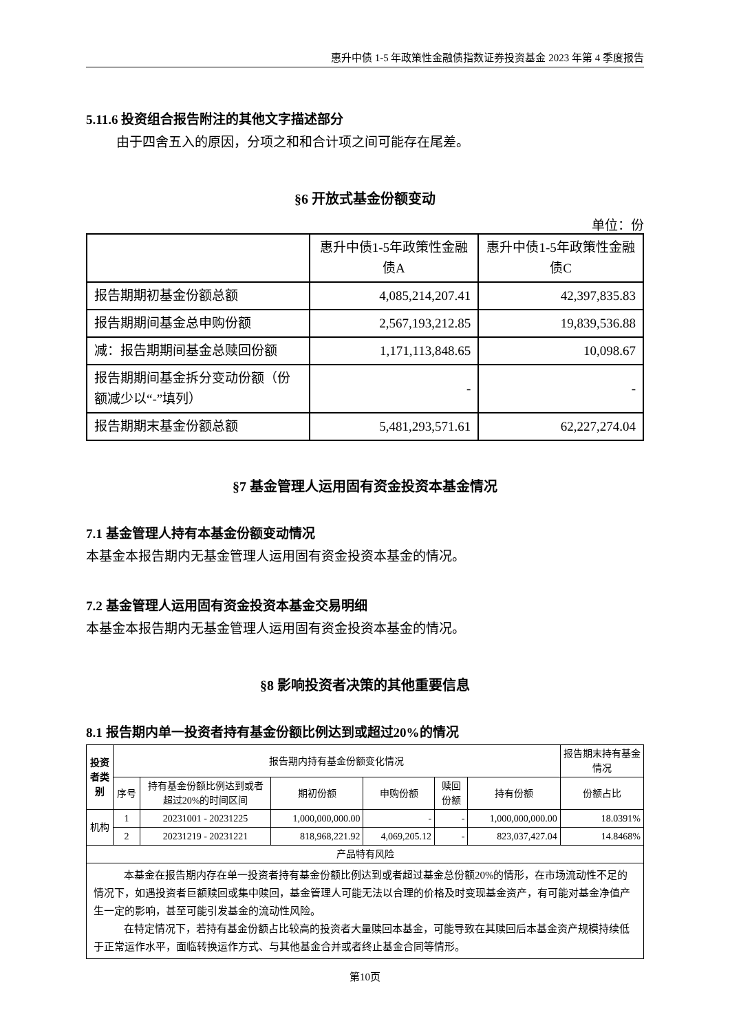惠升中债 1-5 年政策性金融债指数证券投资基金 2023 年第 4 季度报告
5.11.6 投资组合报告附注的其他文字描述部分
由于四舍五入的原因，分项之和和合计项之间可能存在尾差。
§6 开放式基金份额变动
单位：份
| | 惠升中债1-5年政策性金融债A | 惠升中债1-5年政策性金融债C |
| 报告期期初基金份额总额 | 4,085,214,207.41 | 42,397,835.83 |
| 报告期期间基金总申购份额 | 2,567,193,212.85 | 19,839,536.88 |
| 减：报告期期间基金总赎回份额 | 1,171,113,848.65 | 10,098.67 |
| 报告期期间基金拆分变动份额（份额减少以“-”填列） | - | - |
| 报告期期末基金份额总额 | 5,481,293,571.61 | 62,227,274.04 |
§7 基金管理人运用固有资金投资本基金情况
7.1 基金管理人持有本基金份额变动情况
本基金本报告期内无基金管理人运用固有资金投资本基金的情况。
7.2 基金管理人运用固有资金投资本基金交易明细
本基金本报告期内无基金管理人运用固有资金投资本基金的情况。
§8 影响投资者决策的其他重要信息
8.1 报告期内单一投资者持有基金份额比例达到或超过20%的情况
| 投资者类别 | 报告期内持有基金份额变化情况 | | | | | | 报告期末持有基金情况 |
| | 序号 | 持有基金份额比例达到或者超过20%的时间区间 | 期初份额 | 申购份额 | 赎回份额 | 持有份额 | 份额占比 |
| 机构 | 1 | 20231001 - 20231225 | 1,000,000,000.00 | - | - | 1,000,000,000.00 | 18.0391% |
| | 2 | 20231219 - 20231221 | 818,968,221.92 | 4,069,205.12 | - | 823,037,427.04 | 14.8468% |
| 产品特有风险 | | | | | | | |
| 本基金在报告期内存在单一投资者持有基金份额比例达到或者超过基金总份额20%的情形，在市场流动性不足的情况下，如遇投资者巨额赎回或集中赎回，基金管理人可能无法以合理的价格及时变现基金资产，有可能对基金净值产生一定的影响，甚至可能引发基金的流动性风险。 在特定情况下，若持有基金份额占比较高的投资者大量赎回本基金，可能导致在其赎回后本基金资产规模持续低于正常运作水平，面临转换运作方式、与其他基金合并或者终止基金合同等情形。 | | | | | | | |
第10页